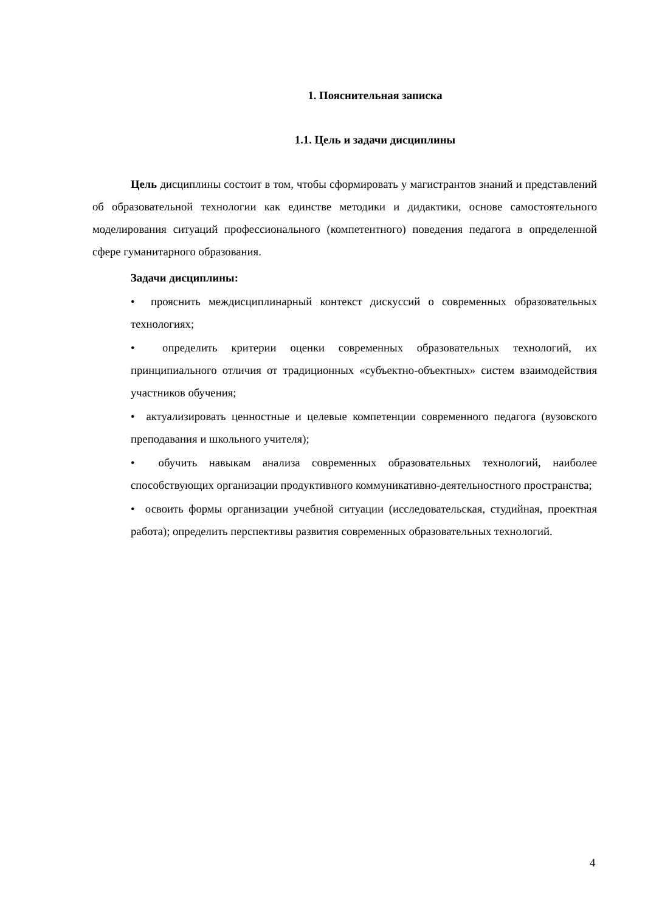1. Пояснительная записка
1.1. Цель и задачи дисциплины
Цель дисциплины состоит в том, чтобы сформировать у магистрантов знаний и представлений об образовательной технологии как единстве методики и дидактики, основе самостоятельного моделирования ситуаций профессионального (компетентного) поведения педагога в определенной сфере гуманитарного образования.
Задачи дисциплины:
• прояснить междисциплинарный контекст дискуссий о современных образовательных технологиях;
• определить критерии оценки современных образовательных технологий, их принципиального отличия от традиционных «субъектно-объектных» систем взаимодействия участников обучения;
• актуализировать ценностные и целевые компетенции современного педагога (вузовского преподавания и школьного учителя);
• обучить навыкам анализа современных образовательных технологий, наиболее способствующих организации продуктивного коммуникативно-деятельностного пространства;
• освоить формы организации учебной ситуации (исследовательская, студийная, проектная работа); определить перспективы развития современных образовательных технологий.
4